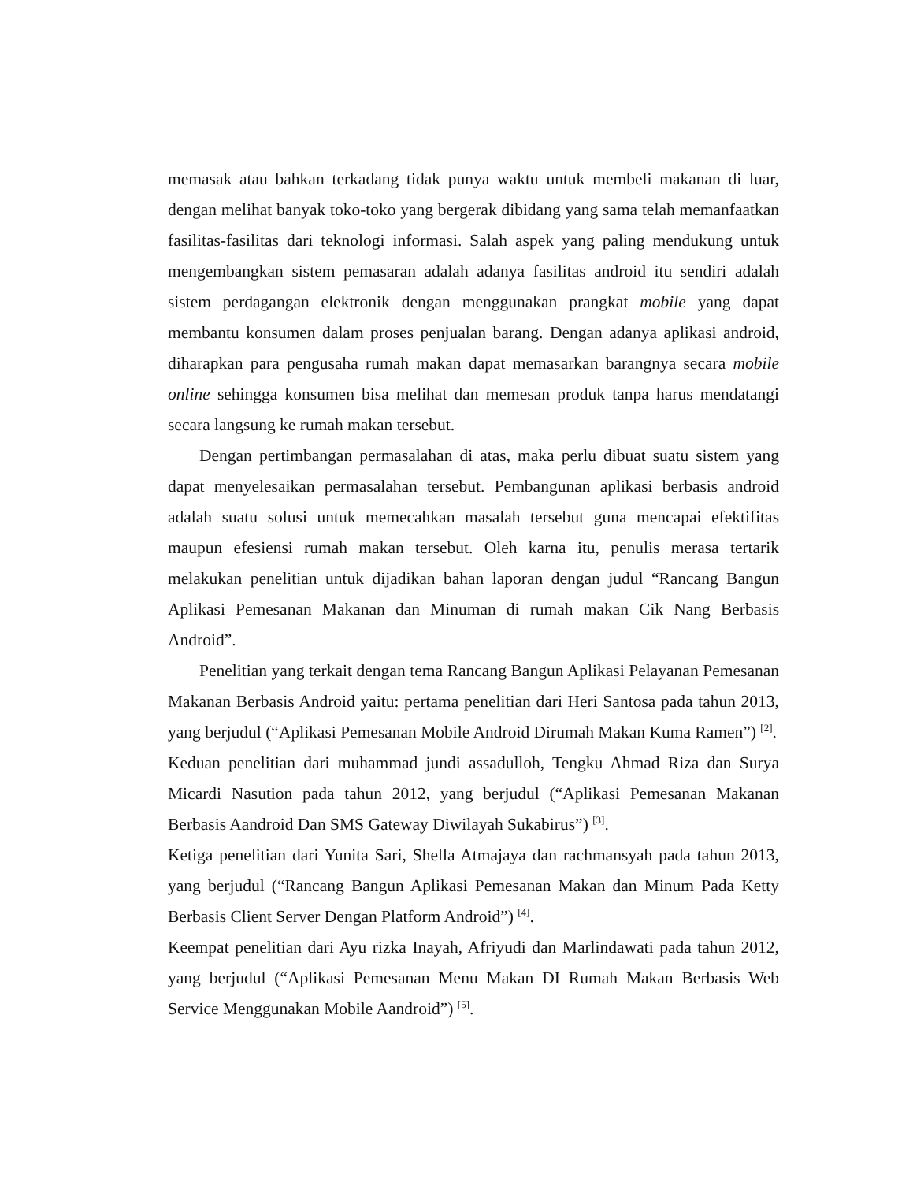memasak atau bahkan terkadang tidak punya waktu untuk membeli makanan di luar, dengan melihat banyak toko-toko yang bergerak dibidang yang sama telah memanfaatkan fasilitas-fasilitas dari teknologi informasi. Salah aspek yang paling mendukung untuk mengembangkan sistem pemasaran adalah adanya fasilitas android itu sendiri adalah sistem perdagangan elektronik dengan menggunakan prangkat mobile yang dapat membantu konsumen dalam proses penjualan barang. Dengan adanya aplikasi android, diharapkan para pengusaha rumah makan dapat memasarkan barangnya secara mobile online sehingga konsumen bisa melihat dan memesan produk tanpa harus mendatangi secara langsung ke rumah makan tersebut.
Dengan pertimbangan permasalahan di atas, maka perlu dibuat suatu sistem yang dapat menyelesaikan permasalahan tersebut. Pembangunan aplikasi berbasis android adalah suatu solusi untuk memecahkan masalah tersebut guna mencapai efektifitas maupun efesiensi rumah makan tersebut. Oleh karna itu, penulis merasa tertarik melakukan penelitian untuk dijadikan bahan laporan dengan judul “Rancang Bangun Aplikasi Pemesanan Makanan dan Minuman di rumah makan Cik Nang Berbasis Android”.
Penelitian yang terkait dengan tema Rancang Bangun Aplikasi Pelayanan Pemesanan Makanan Berbasis Android yaitu: pertama penelitian dari Heri Santosa pada tahun 2013, yang berjudul (“Aplikasi Pemesanan Mobile Android Dirumah Makan Kuma Ramen”) <sup>[2]</sup>.
Keduan penelitian dari muhammad jundi assadulloh, Tengku Ahmad Riza dan Surya Micardi Nasution pada tahun 2012, yang berjudul (“Aplikasi Pemesanan Makanan Berbasis Aandroid Dan SMS Gateway Diwilayah Sukabirus”) <sup>[3]</sup>.
Ketiga penelitian dari Yunita Sari, Shella Atmajaya dan rachmansyah pada tahun 2013, yang berjudul (“Rancang Bangun Aplikasi Pemesanan Makan dan Minum Pada Ketty Berbasis Client Server Dengan Platform Android”) <sup>[4]</sup>.
Keempat penelitian dari Ayu rizka Inayah, Afriyudi dan Marlindawati pada tahun 2012, yang berjudul (“Aplikasi Pemesanan Menu Makan DI Rumah Makan Berbasis Web Service Menggunakan Mobile Aandroid”) <sup>[5]</sup>.